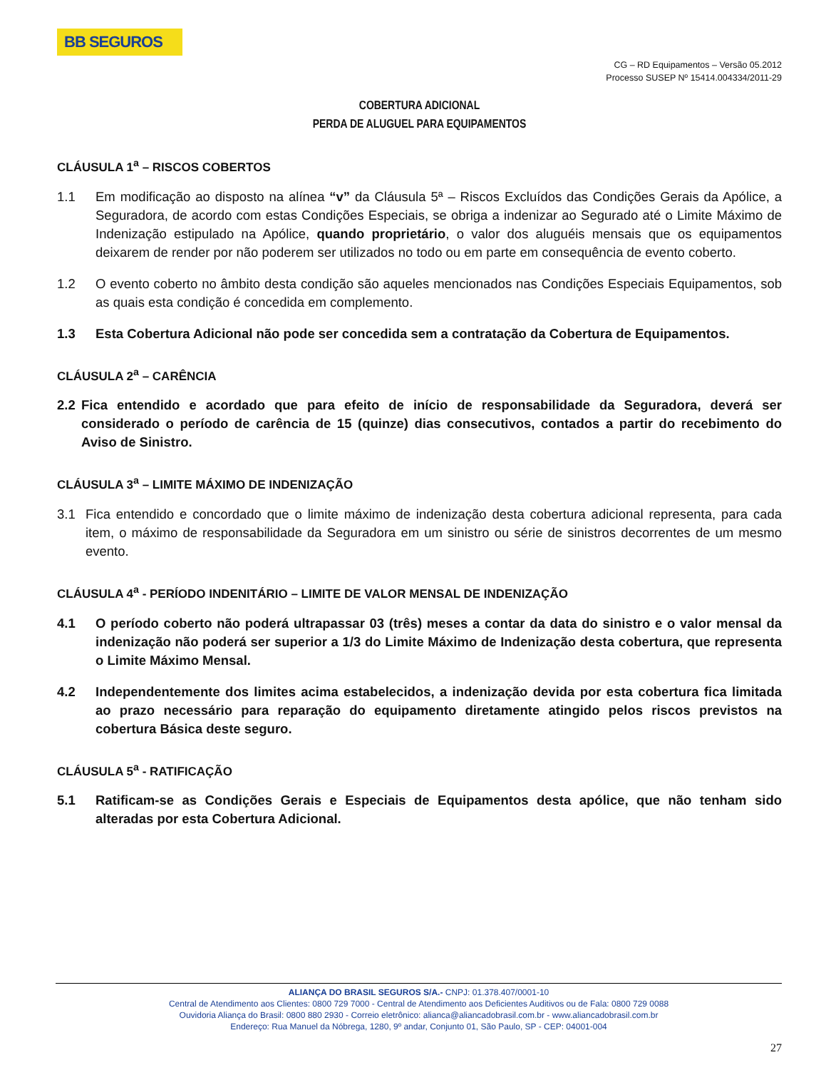BB SEGUROS
CG – RD Equipamentos – Versão 05.2012
Processo SUSEP Nº 15414.004334/2011-29
COBERTURA ADICIONAL
PERDA DE ALUGUEL PARA EQUIPAMENTOS
CLÁUSULA 1<sup>a</sup> – RISCOS COBERTOS
1.1 Em modificação ao disposto na alínea “v” da Cláusula 5ª – Riscos Excluídos das Condições Gerais da Apólice, a Seguradora, de acordo com estas Condições Especiais, se obriga a indenizar ao Segurado até o Limite Máximo de Indenização estipulado na Apólice, quando proprietário, o valor dos aluguéis mensais que os equipamentos deixarem de render por não poderem ser utilizados no todo ou em parte em consequência de evento coberto.
1.2 O evento coberto no âmbito desta condição são aqueles mencionados nas Condições Especiais Equipamentos, sob as quais esta condição é concedida em complemento.
1.3 Esta Cobertura Adicional não pode ser concedida sem a contratação da Cobertura de Equipamentos.
CLÁUSULA 2<sup>a</sup> – CARÊNCIA
2.2 Fica entendido e acordado que para efeito de início de responsabilidade da Seguradora, deverá ser considerado o período de carência de 15 (quinze) dias consecutivos, contados a partir do recebimento do Aviso de Sinistro.
CLÁUSULA 3<sup>a</sup> – LIMITE MÁXIMO DE INDENIZAÇÃO
3.1 Fica entendido e concordado que o limite máximo de indenização desta cobertura adicional representa, para cada item, o máximo de responsabilidade da Seguradora em um sinistro ou série de sinistros decorrentes de um mesmo evento.
CLÁUSULA 4<sup>a</sup> - PERÍODO INDENITÁRIO – LIMITE DE VALOR MENSAL DE INDENIZAÇÃO
4.1 O período coberto não poderá ultrapassar 03 (três) meses a contar da data do sinistro e o valor mensal da indenização não poderá ser superior a 1/3 do Limite Máximo de Indenização desta cobertura, que representa o Limite Máximo Mensal.
4.2 Independentemente dos limites acima estabelecidos, a indenização devida por esta cobertura fica limitada ao prazo necessário para reparação do equipamento diretamente atingido pelos riscos previstos na cobertura Básica deste seguro.
CLÁUSULA 5<sup>a</sup> - RATIFICAÇÃO
5.1 Ratificam-se as Condições Gerais e Especiais de Equipamentos desta apólice, que não tenham sido alteradas por esta Cobertura Adicional.
ALIANÇA DO BRASIL SEGUROS S/A.- CNPJ: 01.378.407/0001-10
Central de Atendimento aos Clientes: 0800 729 7000 - Central de Atendimento aos Deficientes Auditivos ou de Fala: 0800 729 0088
Ouvidoria Aliança do Brasil: 0800 880 2930 - Correio eletrônico: alianca@aliancadobrasil.com.br - www.aliancadobrasil.com.br
Endereço: Rua Manuel da Nóbrega, 1280, 9º andar, Conjunto 01, São Paulo, SP - CEP: 04001-004
27